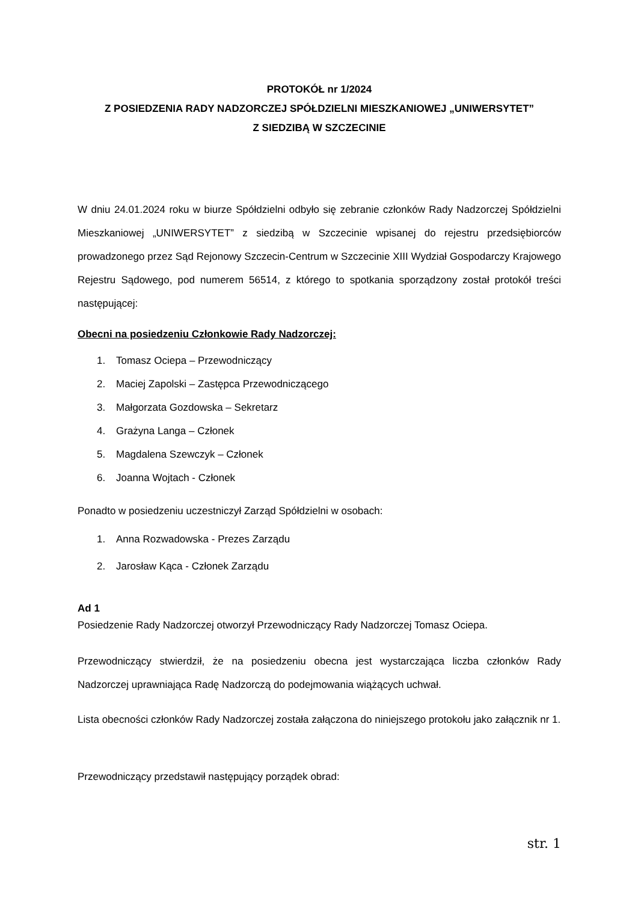PROTOKÓŁ nr 1/2024
Z POSIEDZENIA RADY NADZORCZEJ SPÓŁDZIELNI MIESZKANIOWEJ „UNIWERSYTET”
Z SIEDZIBĄ W SZCZECINIE
W dniu 24.01.2024 roku w biurze Spółdzielni odbyło się zebranie członków Rady Nadzorczej Spółdzielni Mieszkaniowej „UNIWERSYTET” z siedzibą w Szczecinie wpisanej do rejestru przedsiębiorców prowadzonego przez Sąd Rejonowy Szczecin-Centrum w Szczecinie XIII Wydział Gospodarczy Krajowego Rejestru Sądowego, pod numerem 56514, z którego to spotkania sporządzony został protokół treści następującej:
Obecni na posiedzeniu Członkowie Rady Nadzorczej:
1. Tomasz Ociepa – Przewodniczący
2. Maciej Zapolski – Zastępca Przewodniczącego
3. Małgorzata Gozdowska – Sekretarz
4. Grażyna Langa – Członek
5. Magdalena Szewczyk – Członek
6. Joanna Wojtach - Członek
Ponadto w posiedzeniu uczestniczył Zarząd Spółdzielni w osobach:
1. Anna Rozwadowska - Prezes Zarządu
2. Jarosław Kąca - Członek Zarządu
Ad 1
Posiedzenie Rady Nadzorczej otworzył Przewodniczący Rady Nadzorczej Tomasz Ociepa.
Przewodniczący stwierdził, że na posiedzeniu obecna jest wystarczająca liczba członków Rady Nadzorczej uprawniająca Radę Nadzorczą do podejmowania wiążących uchwał.
Lista obecności członków Rady Nadzorczej została załączona do niniejszego protokołu jako załącznik nr 1.
Przewodniczący przedstawił następujący porządek obrad:
str. 1